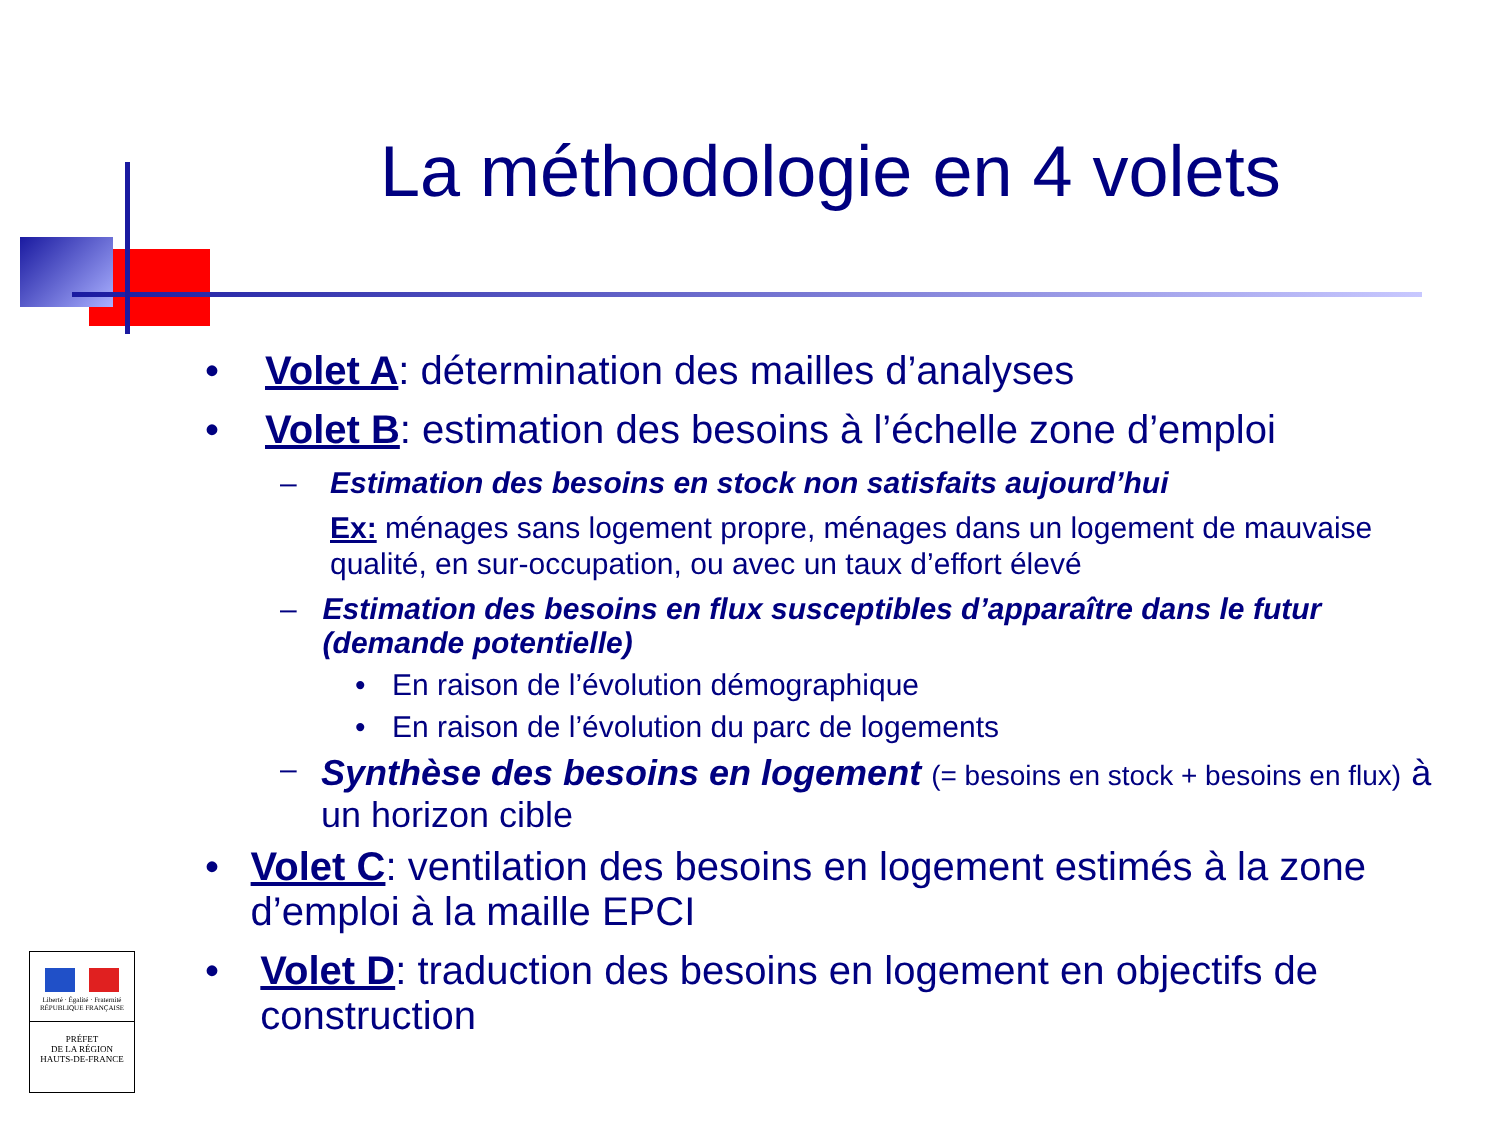La méthodologie en 4 volets
• Volet A: détermination des mailles d’analyses
• Volet B: estimation des besoins à l’échelle zone d’emploi
– Estimation des besoins en stock non satisfaits aujourd’hui
Ex: ménages sans logement propre, ménages dans un logement de mauvaise qualité, en sur-occupation, ou avec un taux d’effort élevé
– Estimation des besoins en flux susceptibles d’apparaître dans le futur (demande potentielle)
• En raison de l’évolution démographique
• En raison de l’évolution du parc de logements
– Synthèse des besoins en logement (= besoins en stock + besoins en flux) à un horizon cible
• Volet C: ventilation des besoins en logement estimés à la zone d’emploi à la maille EPCI
• Volet D: traduction des besoins en logement en objectifs de construction
Liberté · Égalité · Fraternité
RÉPUBLIQUE FRANÇAISE
PRÉFET
DE LA RÉGION
HAUTS-DE-FRANCE